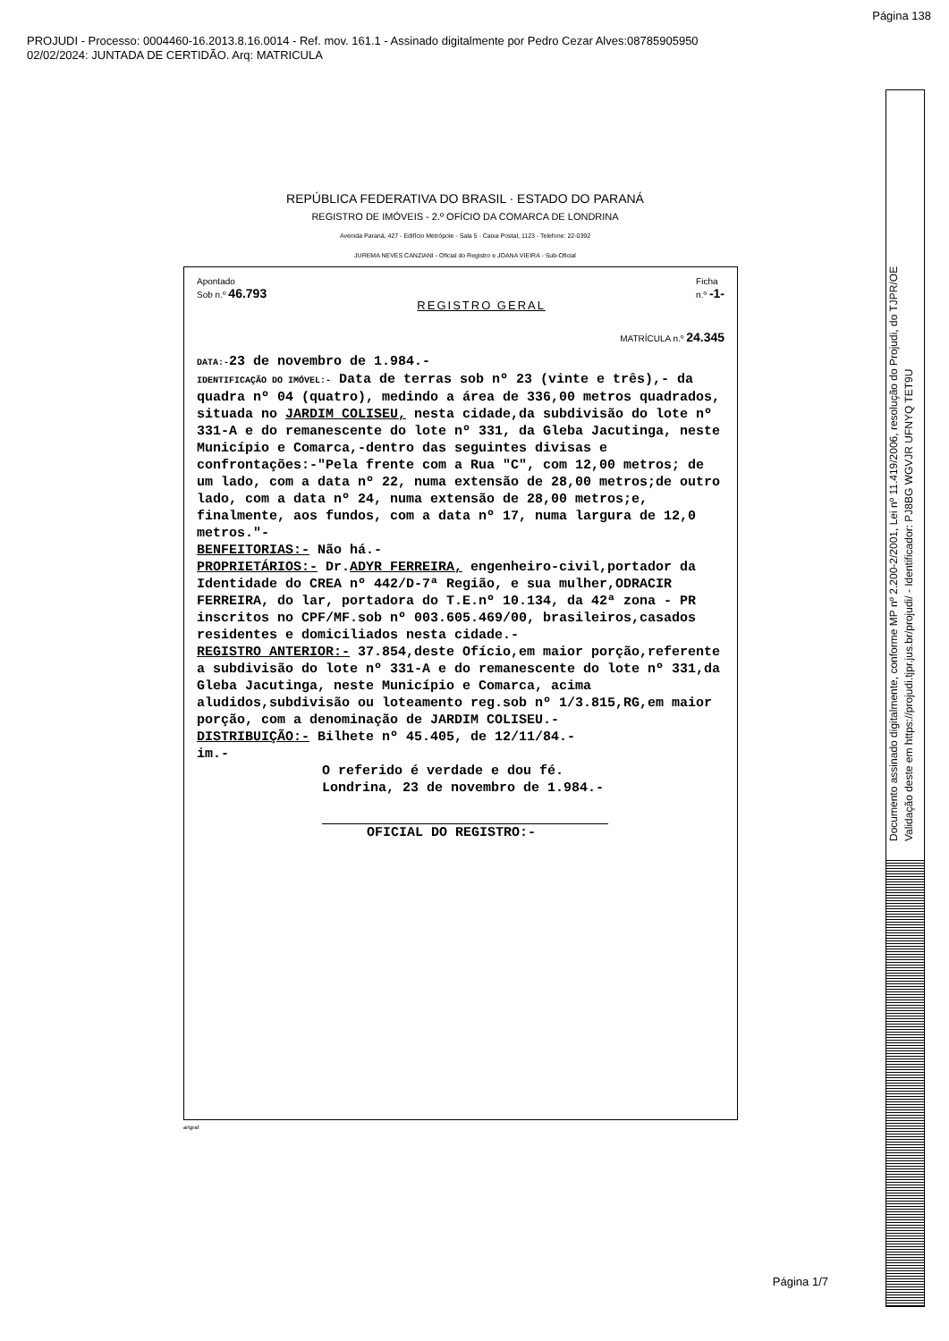Página 138
PROJUDI - Processo: 0004460-16.2013.8.16.0014 - Ref. mov. 161.1 - Assinado digitalmente por Pedro Cezar Alves:08785905950
02/02/2024: JUNTADA DE CERTIDÃO. Arq: MATRICULA
Documento assinado digitalmente, conforme MP nº 2.200-2/2001, Lei nº 11.419/2006, resolução do Projudi, do TJPR/OE
Validação deste em https://projudi.tjpr.jus.br/projudi/ - Identificador: PJ8BG WGVJR UFNYQ TET9U
REPÚBLICA FEDERATIVA DO BRASIL · ESTADO DO PARANÁ
REGISTRO DE IMÓVEIS - 2.º OFÍCIO DA COMARCA DE LONDRINA
Avenida Paraná, 427 - Edifício Metrópole - Sala 5 - Caixa Postal, 1123 - Telefone: 22-0392
JUREMA NEVES CANZIANI - Oficial do Registro e JOANA VIEIRA - Sub-Oficial
Apontado
Sob n.º 46.793
REGISTRO GERAL
Ficha
n.º -1-
MATRÍCULA n.º 24.345
DATA:-23 de novembro de 1.984.-
IDENTIFICAÇÃO DO IMÓVEL:- Data de terras sob nº 23 (vinte e três),- da quadra nº 04 (quatro), medindo a área de 336,00 metros quadrados, situada no JARDIM COLISEU, nesta cidade,da subdivisão do lote nº 331-A e do remanescente do lote nº 331, da Gleba Jacutinga, neste Município e Comarca,-dentro das seguintes divisas e confrontações:-"Pela frente com a Rua "C", com 12,00 metros; de um lado, com a data nº 22, numa extensão de 28,00 metros;de outro lado, com a data nº 24, numa extensão de 28,00 metros;e, finalmente, aos fundos, com a data nº 17, numa largura de 12,0 metros."-
BENFEITORIAS:- Não há.-
PROPRIETÁRIOS:- Dr.ADYR FERREIRA, engenheiro-civil,portador da Identidade do CREA nº 442/D-7ª Região, e sua mulher,ODRACIR FERREIRA, do lar, portadora do T.E.nº 10.134, da 42ª zona - PR inscritos no CPF/MF.sob nº 003.605.469/00, brasileiros,casados residentes e domiciliados nesta cidade.-
REGISTRO ANTERIOR:- 37.854,deste Ofício,em maior porção,referente a subdivisão do lote nº 331-A e do remanescente do lote nº 331,da Gleba Jacutinga, neste Município e Comarca, acima aludidos,subdivisão ou loteamento reg.sob nº 1/3.815,RG,em maior porção, com a denominação de JARDIM COLISEU.-
DISTRIBUIÇÃO:- Bilhete nº 45.405, de 12/11/84.-
im.-
O referido é verdade e dou fé.
Londrina, 23 de novembro de 1.984.-
OFICIAL DO REGISTRO:-
artgraf
Página 1/7